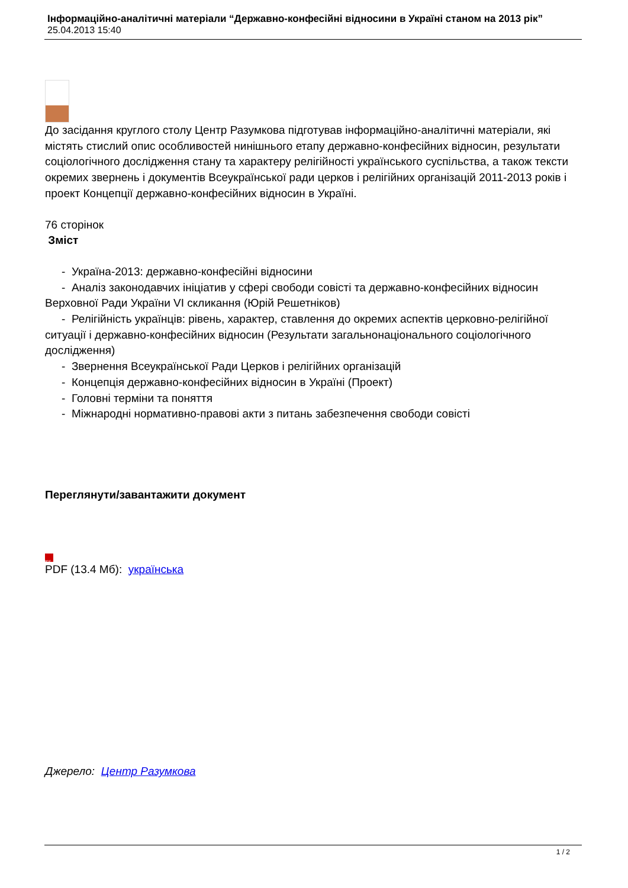Інформаційно-аналітичні матеріали “Державно-конфесійні відносини в Україні станом на 2013 рік”
25.04.2013 15:40
До засідання круглого столу Центр Разумкова підготував інформаційно-аналітичні матеріали, які містять стислий опис особливостей нинішнього етапу державно-конфесійних відносин, результати соціологічного дослідження стану та характеру релігійності українського суспільства, а також тексти окремих звернень і документів Всеукраїнської ради церков і релігійних організацій 2011-2013 років і проект Концепції державно-конфесійних відносин в Україні.
76 сторінок
Зміст
- Україна-2013: державно-конфесійні відносини
- Аналіз законодавчих ініціатив у сфері свободи совісті та державно-конфесійних відносин Верховної Ради України VI скликання (Юрій Решетніков)
- Релігійність українців: рівень, характер, ставлення до окремих аспектів церковно-релігійної ситуації і державно-конфесійних відносин (Результати загальнонаціонального соціологічного дослідження)
- Звернення Всеукраїнської Ради Церков і релігійних організацій
- Концепція державно-конфесійних відносин в Україні (Проект)
- Головні терміни та поняття
- Міжнародні нормативно-правові акти з питань забезпечення свободи совісті
Переглянути/завантажити документ
PDF
PDF (13.4 Мб): українська
Джерело: Центр Разумкова
1 / 2